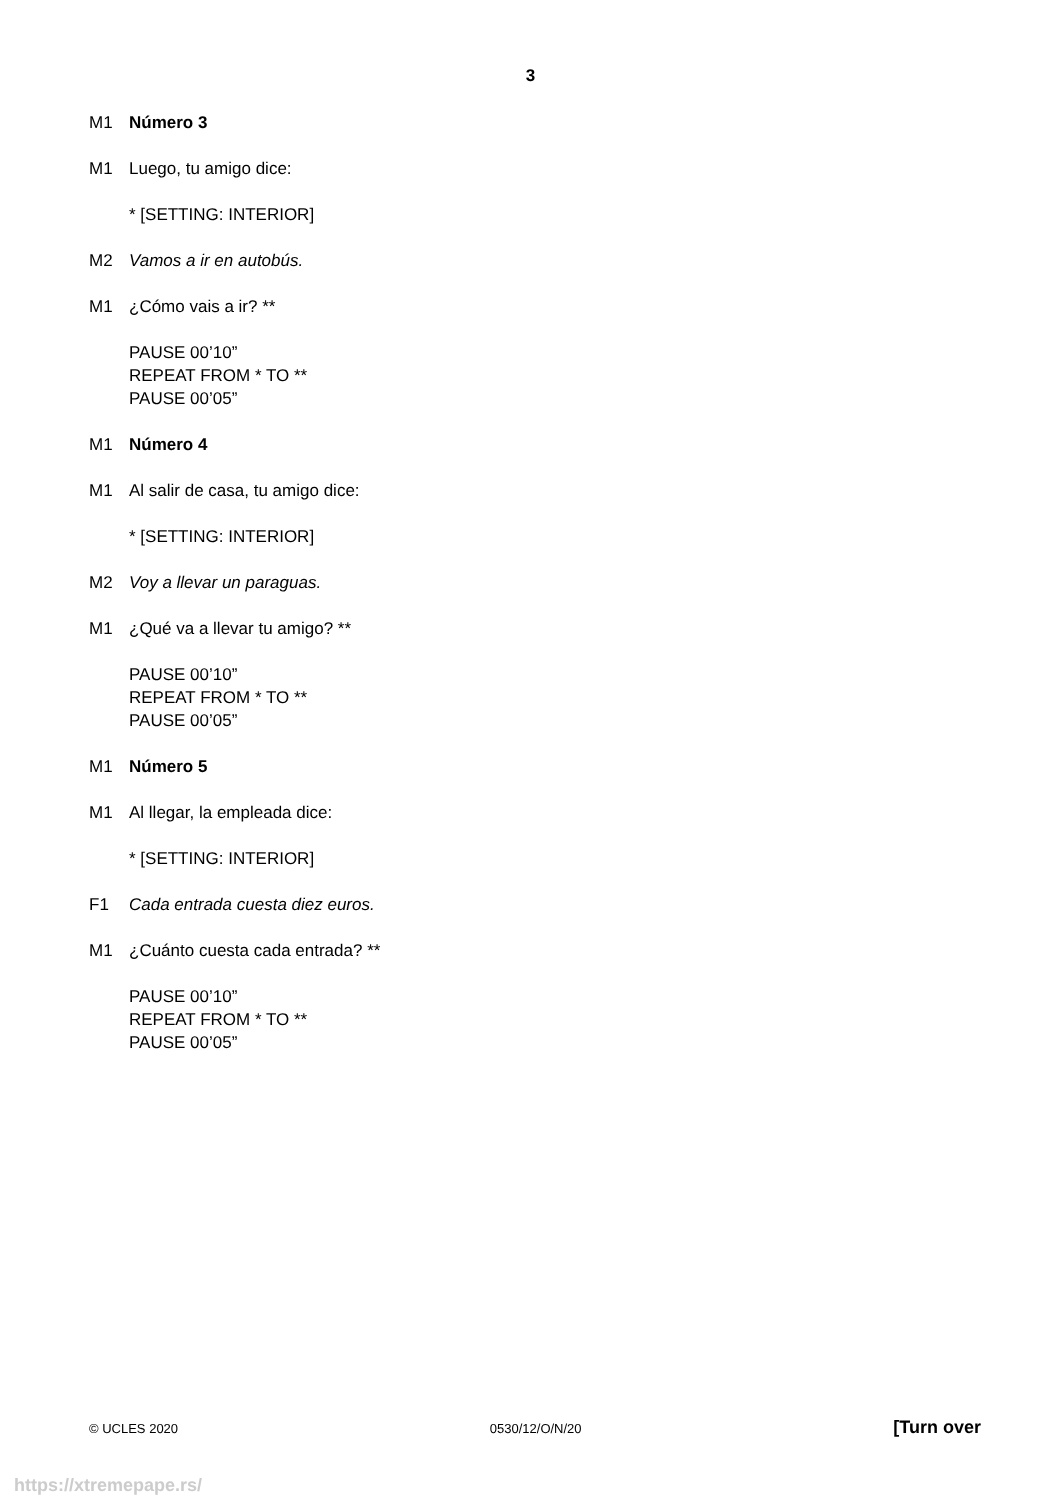3
M1 Número 3
M1 Luego, tu amigo dice:
* [SETTING: INTERIOR]
M2 Vamos a ir en autobús.
M1 ¿Cómo vais a ir? **
PAUSE 00’10”
REPEAT FROM * TO **
PAUSE 00’05”
M1 Número 4
M1 Al salir de casa, tu amigo dice:
* [SETTING: INTERIOR]
M2 Voy a llevar un paraguas.
M1 ¿Qué va a llevar tu amigo? **
PAUSE 00’10”
REPEAT FROM * TO **
PAUSE 00’05”
M1 Número 5
M1 Al llegar, la empleada dice:
* [SETTING: INTERIOR]
F1 Cada entrada cuesta diez euros.
M1 ¿Cuánto cuesta cada entrada? **
PAUSE 00’10”
REPEAT FROM * TO **
PAUSE 00’05”
© UCLES 2020 0530/12/O/N/20 [Turn over
https://xtremepape.rs/